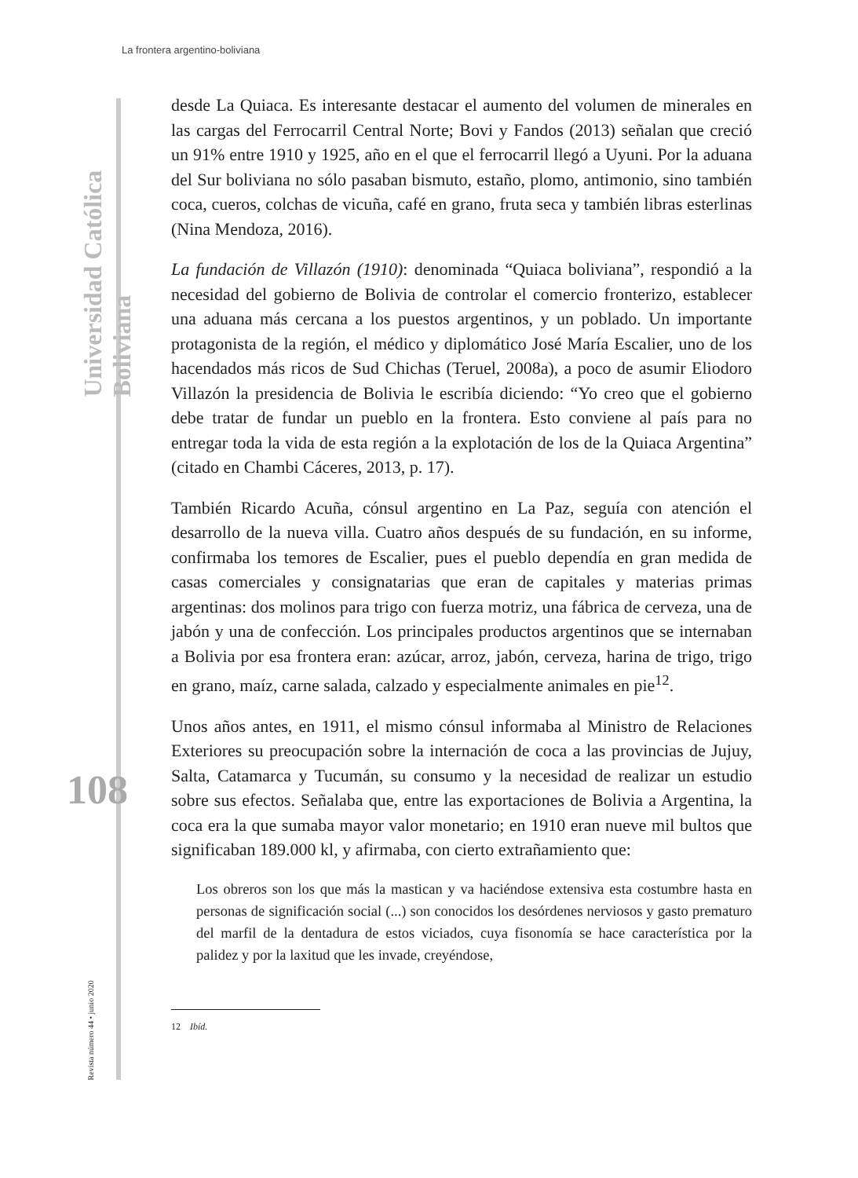La frontera argentino-boliviana
Universidad Católica Boliviana
108
Revista número 44 • junio 2020
desde La Quiaca. Es interesante destacar el aumento del volumen de minerales en las cargas del Ferrocarril Central Norte; Bovi y Fandos (2013) señalan que creció un 91% entre 1910 y 1925, año en el que el ferrocarril llegó a Uyuni. Por la aduana del Sur boliviana no sólo pasaban bismuto, estaño, plomo, antimonio, sino también coca, cueros, colchas de vicuña, café en grano, fruta seca y también libras esterlinas (Nina Mendoza, 2016).
La fundación de Villazón (1910): denominada “Quiaca boliviana”, respondió a la necesidad del gobierno de Bolivia de controlar el comercio fronterizo, establecer una aduana más cercana a los puestos argentinos, y un poblado. Un importante protagonista de la región, el médico y diplomático José María Escalier, uno de los hacendados más ricos de Sud Chichas (Teruel, 2008a), a poco de asumir Eliodoro Villazón la presidencia de Bolivia le escribía diciendo: “Yo creo que el gobierno debe tratar de fundar un pueblo en la frontera. Esto conviene al país para no entregar toda la vida de esta región a la explotación de los de la Quiaca Argentina” (citado en Chambi Cáceres, 2013, p. 17).
También Ricardo Acuña, cónsul argentino en La Paz, seguía con atención el desarrollo de la nueva villa. Cuatro años después de su fundación, en su informe, confirmaba los temores de Escalier, pues el pueblo dependía en gran medida de casas comerciales y consignatarias que eran de capitales y materias primas argentinas: dos molinos para trigo con fuerza motriz, una fábrica de cerveza, una de jabón y una de confección. Los principales productos argentinos que se internaban a Bolivia por esa frontera eran: azúcar, arroz, jabón, cerveza, harina de trigo, trigo en grano, maíz, carne salada, calzado y especialmente animales en pie<sup>12</sup>.
Unos años antes, en 1911, el mismo cónsul informaba al Ministro de Relaciones Exteriores su preocupación sobre la internación de coca a las provincias de Jujuy, Salta, Catamarca y Tucumán, su consumo y la necesidad de realizar un estudio sobre sus efectos. Señalaba que, entre las exportaciones de Bolivia a Argentina, la coca era la que sumaba mayor valor monetario; en 1910 eran nueve mil bultos que significaban 189.000 kl, y afirmaba, con cierto extrañamiento que:
Los obreros son los que más la mastican y va haciéndose extensiva esta costumbre hasta en personas de significación social (...) son conocidos los desórdenes nerviosos y gasto prematuro del marfil de la dentadura de estos viciados, cuya fisonomía se hace característica por la palidez y por la laxitud que les invade, creyéndose,
12 Ibíd.